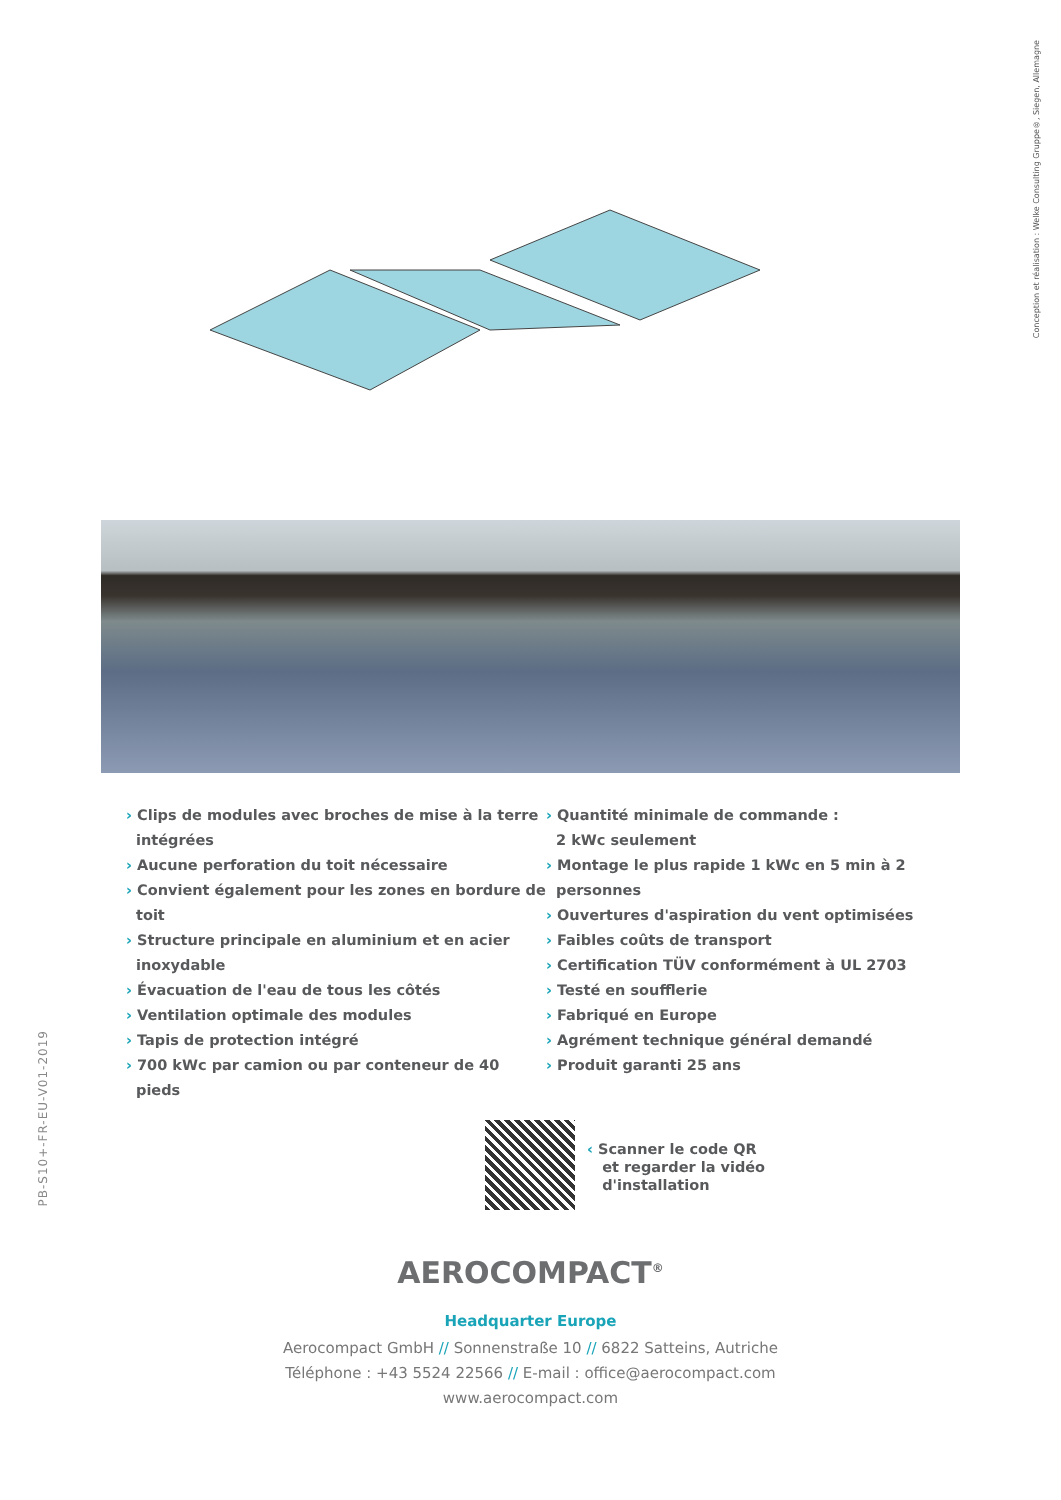Conception et réalisation : Welke Consulting Gruppe®, Siegen, Allemagne
› Clips de modules avec broches de mise à la terre intégrées
› Aucune perforation du toit nécessaire
› Convient également pour les zones en bordure de toit
› Structure principale en aluminium et en acier inoxydable
› Évacuation de l'eau de tous les côtés
› Ventilation optimale des modules
› Tapis de protection intégré
› 700 kWc par camion ou par conteneur de 40 pieds
› Quantité minimale de commande :
2 kWc seulement
› Montage le plus rapide 1 kWc en 5 min à 2 personnes
› Ouvertures d'aspiration du vent optimisées
› Faibles coûts de transport
› Certification TÜV conformément à UL 2703
› Testé en soufflerie
› Fabriqué en Europe
› Agrément technique général demandé
› Produit garanti 25 ans
PB-S10+-FR-EU-V01-2019
‹ Scanner le code QR
et regarder la vidéo
d'installation
AEROCOMPACT<sup>®</sup>
Headquarter Europe
Aerocompact GmbH // Sonnenstraße 10 // 6822 Satteins, Autriche
Téléphone : +43 5524 22566 // E-mail : office@aerocompact.com
www.aerocompact.com